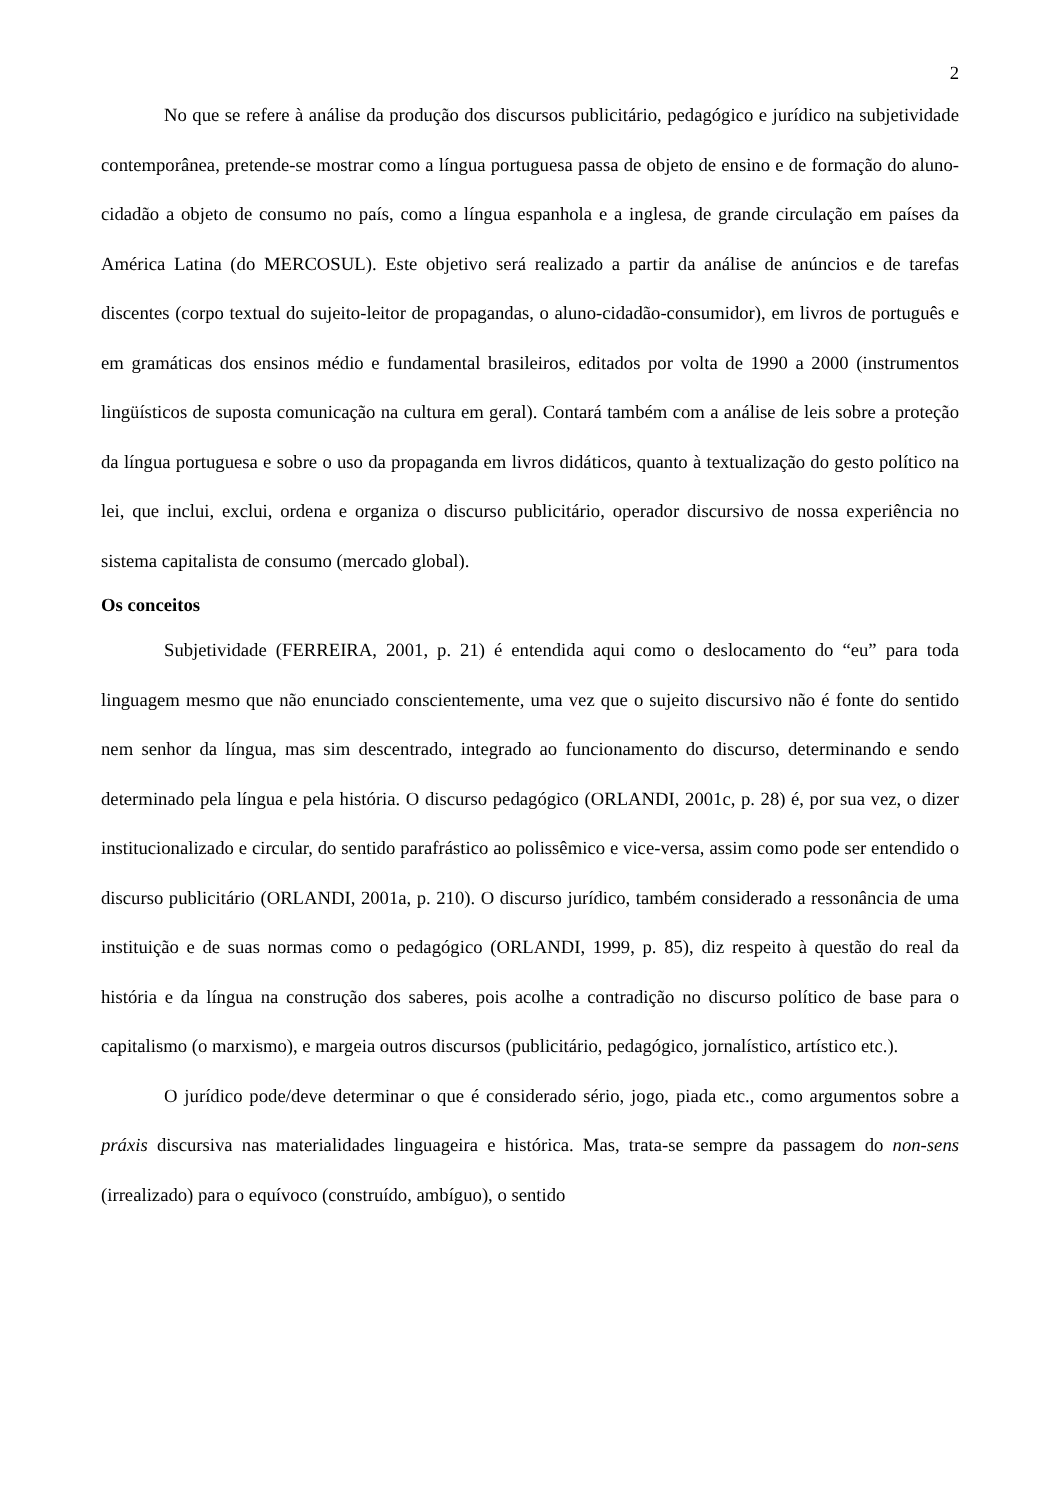2
No que se refere à análise da produção dos discursos publicitário, pedagógico e jurídico na subjetividade contemporânea, pretende-se mostrar como a língua portuguesa passa de objeto de ensino e de formação do aluno-cidadão a objeto de consumo no país, como a língua espanhola e a inglesa, de grande circulação em países da América Latina (do MERCOSUL). Este objetivo será realizado a partir da análise de anúncios e de tarefas discentes (corpo textual do sujeito-leitor de propagandas, o aluno-cidadão-consumidor), em livros de português e em gramáticas dos ensinos médio e fundamental brasileiros, editados por volta de 1990 a 2000 (instrumentos lingüísticos de suposta comunicação na cultura em geral). Contará também com a análise de leis sobre a proteção da língua portuguesa e sobre o uso da propaganda em livros didáticos, quanto à textualização do gesto político na lei, que inclui, exclui, ordena e organiza o discurso publicitário, operador discursivo de nossa experiência no sistema capitalista de consumo (mercado global).
Os conceitos
Subjetividade (FERREIRA, 2001, p. 21) é entendida aqui como o deslocamento do “eu” para toda linguagem mesmo que não enunciado conscientemente, uma vez que o sujeito discursivo não é fonte do sentido nem senhor da língua, mas sim descentrado, integrado ao funcionamento do discurso, determinando e sendo determinado pela língua e pela história. O discurso pedagógico (ORLANDI, 2001c, p. 28) é, por sua vez, o dizer institucionalizado e circular, do sentido parafrástico ao polissêmico e vice-versa, assim como pode ser entendido o discurso publicitário (ORLANDI, 2001a, p. 210). O discurso jurídico, também considerado a ressonância de uma instituição e de suas normas como o pedagógico (ORLANDI, 1999, p. 85), diz respeito à questão do real da história e da língua na construção dos saberes, pois acolhe a contradição no discurso político de base para o capitalismo (o marxismo), e margeia outros discursos (publicitário, pedagógico, jornalístico, artístico etc.).
O jurídico pode/deve determinar o que é considerado sério, jogo, piada etc., como argumentos sobre a práxis discursiva nas materialidades linguageira e histórica. Mas, trata-se sempre da passagem do non-sens (irrealizado) para o equívoco (construído, ambíguo), o sentido